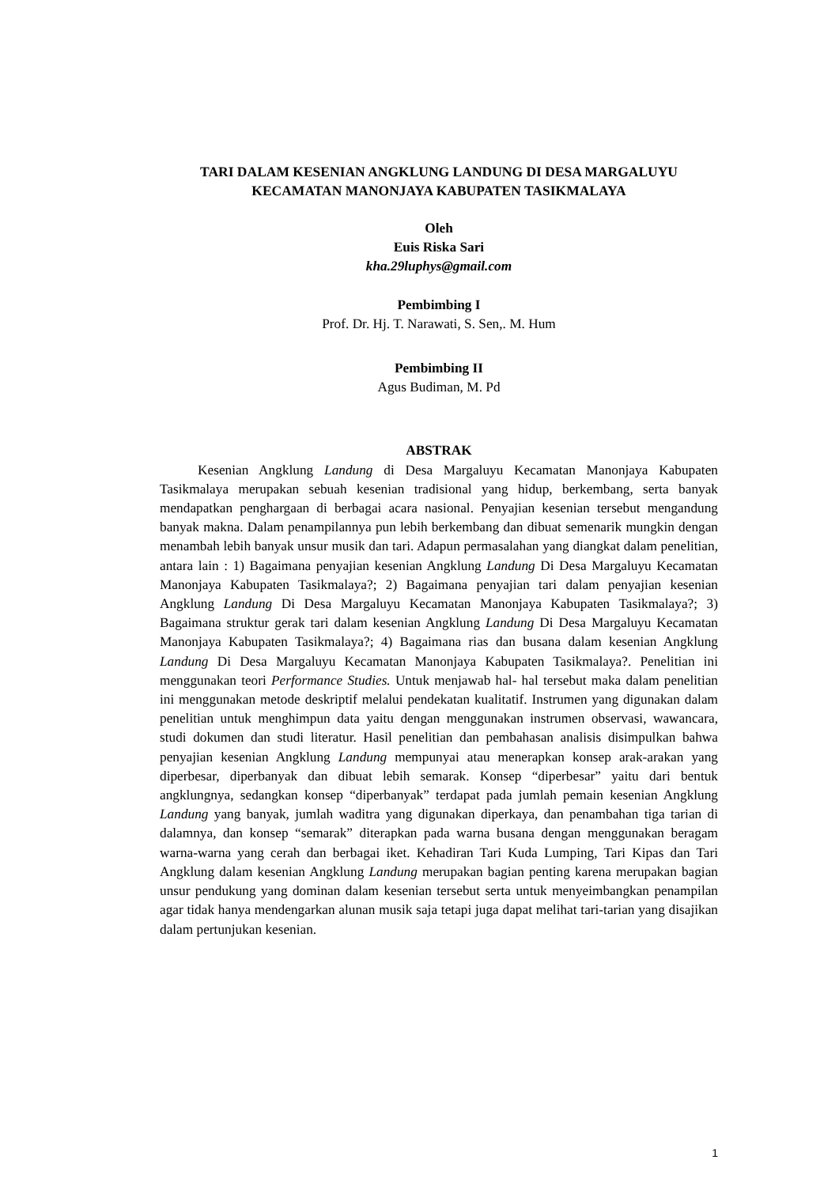TARI DALAM KESENIAN ANGKLUNG LANDUNG DI DESA MARGALUYU KECAMATAN MANONJAYA KABUPATEN TASIKMALAYA
Oleh
Euis Riska Sari
kha.29luphys@gmail.com
Pembimbing I
Prof. Dr. Hj. T. Narawati, S. Sen,. M. Hum
Pembimbing II
Agus Budiman, M. Pd
ABSTRAK
Kesenian Angklung Landung di Desa Margaluyu Kecamatan Manonjaya Kabupaten Tasikmalaya merupakan sebuah kesenian tradisional yang hidup, berkembang, serta banyak mendapatkan penghargaan di berbagai acara nasional. Penyajian kesenian tersebut mengandung banyak makna. Dalam penampilannya pun lebih berkembang dan dibuat semenarik mungkin dengan menambah lebih banyak unsur musik dan tari. Adapun permasalahan yang diangkat dalam penelitian, antara lain : 1) Bagaimana penyajian kesenian Angklung Landung Di Desa Margaluyu Kecamatan Manonjaya Kabupaten Tasikmalaya?; 2) Bagaimana penyajian tari dalam penyajian kesenian Angklung Landung Di Desa Margaluyu Kecamatan Manonjaya Kabupaten Tasikmalaya?; 3) Bagaimana struktur gerak tari dalam kesenian Angklung Landung Di Desa Margaluyu Kecamatan Manonjaya Kabupaten Tasikmalaya?; 4) Bagaimana rias dan busana dalam kesenian Angklung Landung Di Desa Margaluyu Kecamatan Manonjaya Kabupaten Tasikmalaya?. Penelitian ini menggunakan teori Performance Studies. Untuk menjawab hal- hal tersebut maka dalam penelitian ini menggunakan metode deskriptif melalui pendekatan kualitatif. Instrumen yang digunakan dalam penelitian untuk menghimpun data yaitu dengan menggunakan instrumen observasi, wawancara, studi dokumen dan studi literatur. Hasil penelitian dan pembahasan analisis disimpulkan bahwa penyajian kesenian Angklung Landung mempunyai atau menerapkan konsep arak-arakan yang diperbesar, diperbanyak dan dibuat lebih semarak. Konsep “diperbesar” yaitu dari bentuk angklungnya, sedangkan konsep “diperbanyak” terdapat pada jumlah pemain kesenian Angklung Landung yang banyak, jumlah waditra yang digunakan diperkaya, dan penambahan tiga tarian di dalamnya, dan konsep “semarak” diterapkan pada warna busana dengan menggunakan beragam warna-warna yang cerah dan berbagai iket. Kehadiran Tari Kuda Lumping, Tari Kipas dan Tari Angklung dalam kesenian Angklung Landung merupakan bagian penting karena merupakan bagian unsur pendukung yang dominan dalam kesenian tersebut serta untuk menyeimbangkan penampilan agar tidak hanya mendengarkan alunan musik saja tetapi juga dapat melihat tari-tarian yang disajikan dalam pertunjukan kesenian.
1